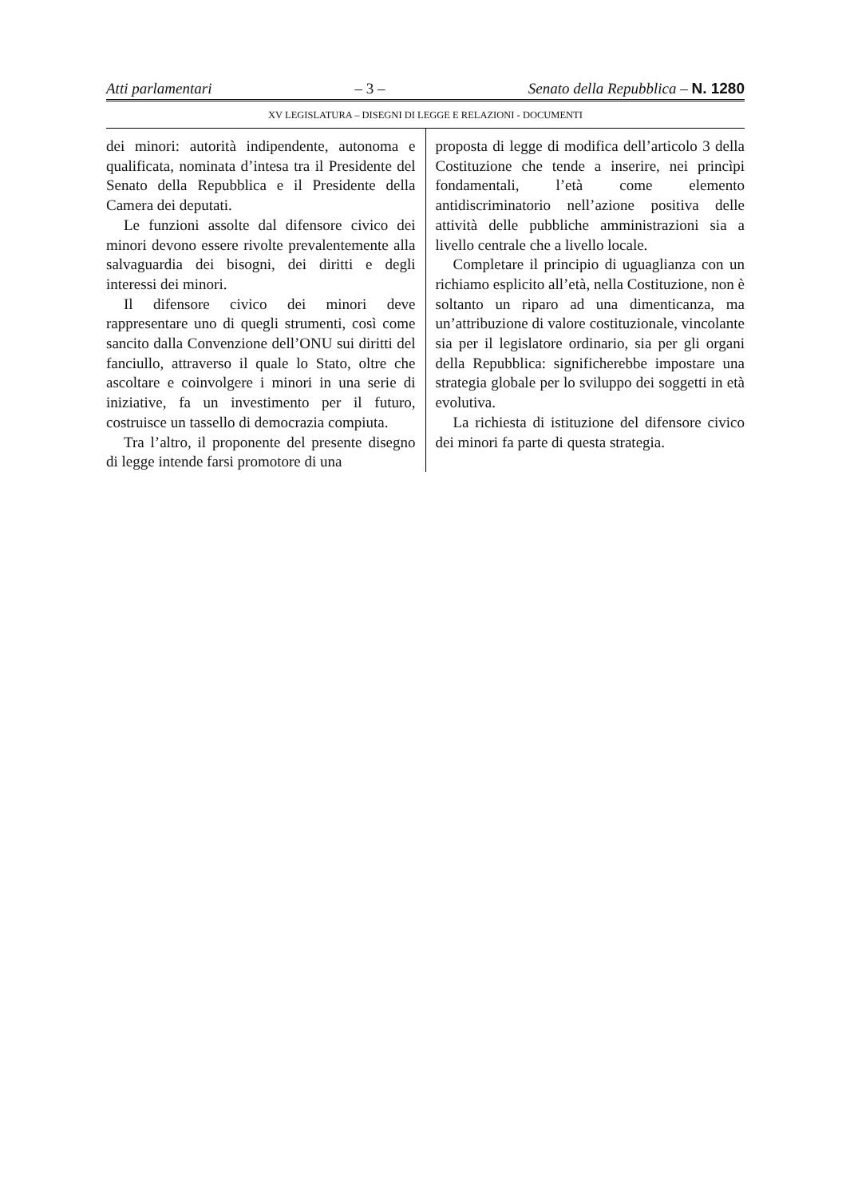Atti parlamentari – 3 – Senato della Repubblica – N. 1280
XV LEGISLATURA – DISEGNI DI LEGGE E RELAZIONI - DOCUMENTI
dei minori: autorità indipendente, autonoma e qualificata, nominata d’intesa tra il Presidente del Senato della Repubblica e il Presidente della Camera dei deputati.
Le funzioni assolte dal difensore civico dei minori devono essere rivolte prevalentemente alla salvaguardia dei bisogni, dei diritti e degli interessi dei minori.
Il difensore civico dei minori deve rappresentare uno di quegli strumenti, così come sancito dalla Convenzione dell’ONU sui diritti del fanciullo, attraverso il quale lo Stato, oltre che ascoltare e coinvolgere i minori in una serie di iniziative, fa un investimento per il futuro, costruisce un tassello di democrazia compiuta.
Tra l’altro, il proponente del presente disegno di legge intende farsi promotore di una
proposta di legge di modifica dell’articolo 3 della Costituzione che tende a inserire, nei princìpi fondamentali, l’età come elemento antidiscriminatorio nell’azione positiva delle attività delle pubbliche amministrazioni sia a livello centrale che a livello locale.
Completare il principio di uguaglianza con un richiamo esplicito all’età, nella Costituzione, non è soltanto un riparo ad una dimenticanza, ma un’attribuzione di valore costituzionale, vincolante sia per il legislatore ordinario, sia per gli organi della Repubblica: significherebbe impostare una strategia globale per lo sviluppo dei soggetti in età evolutiva.
La richiesta di istituzione del difensore civico dei minori fa parte di questa strategia.